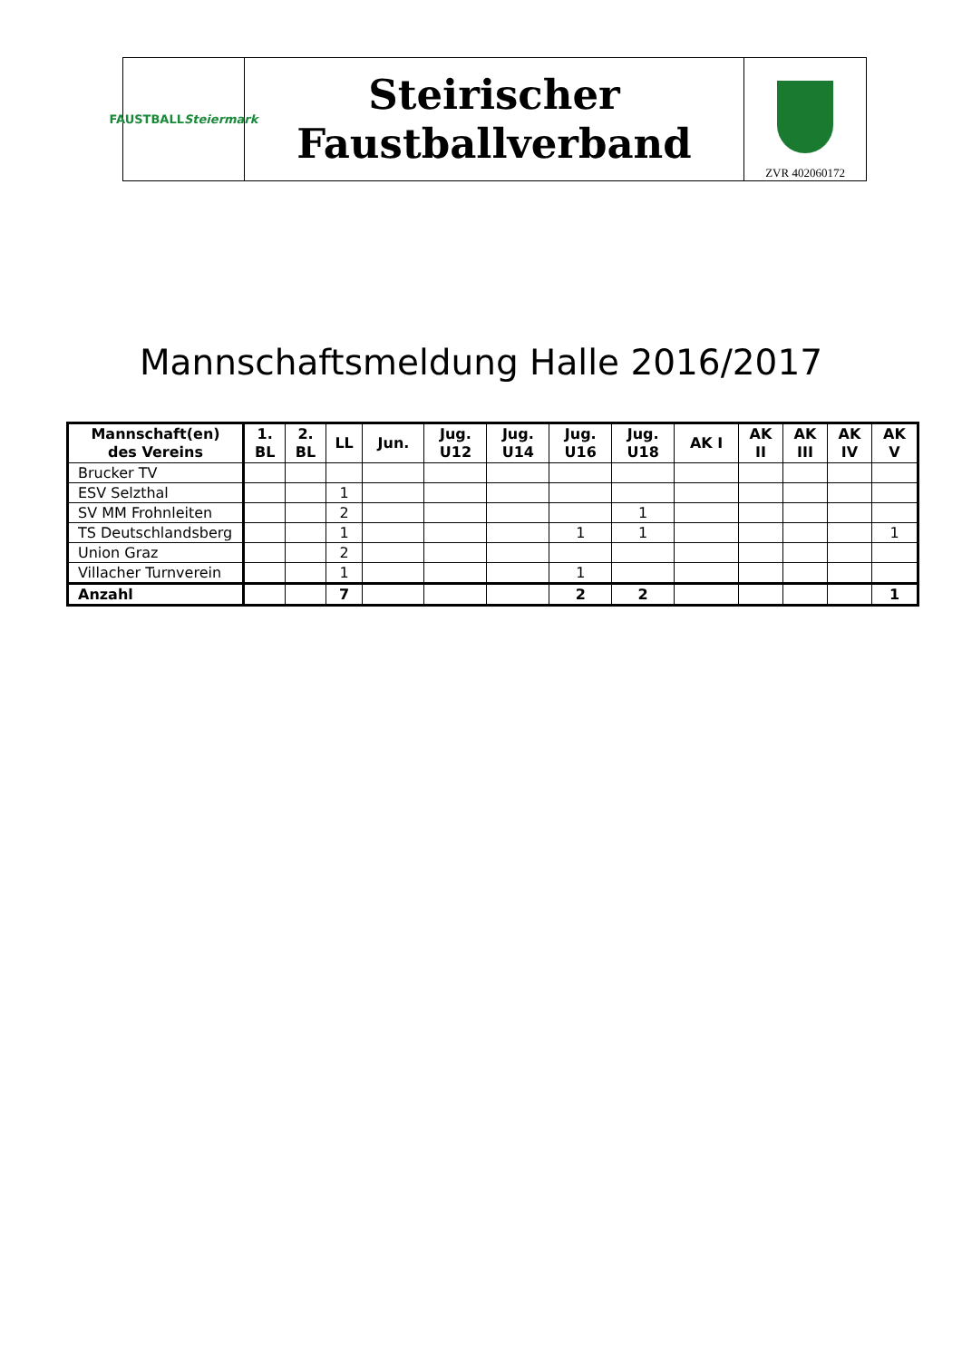FAUSTBALL
Steiermark
Steirischer
Faustballverband
ZVR 402060172
Mannschaftsmeldung Halle 2016/2017
| Mannschaft(en) des Vereins | 1. BL | 2. BL | LL | Jun. | Jug. U12 | Jug. U14 | Jug. U16 | Jug. U18 | AK I | AK II | AK III | AK IV | AK V |
| --- | --- | --- | --- | --- | --- | --- | --- | --- | --- | --- | --- | --- | --- |
| Brucker TV | | | | | | | | | | | | | |
| ESV Selzthal | | | 1 | | | | | | | | | | |
| SV MM Frohnleiten | | | 2 | | | | | 1 | | | | | |
| TS Deutschlandsberg | | | 1 | | | | 1 | 1 | | | | | 1 |
| Union Graz | | | 2 | | | | | | | | | | |
| Villacher Turnverein | | | 1 | | | | 1 | | | | | | |
| Anzahl | | | 7 | | | | 2 | 2 | | | | | 1 |